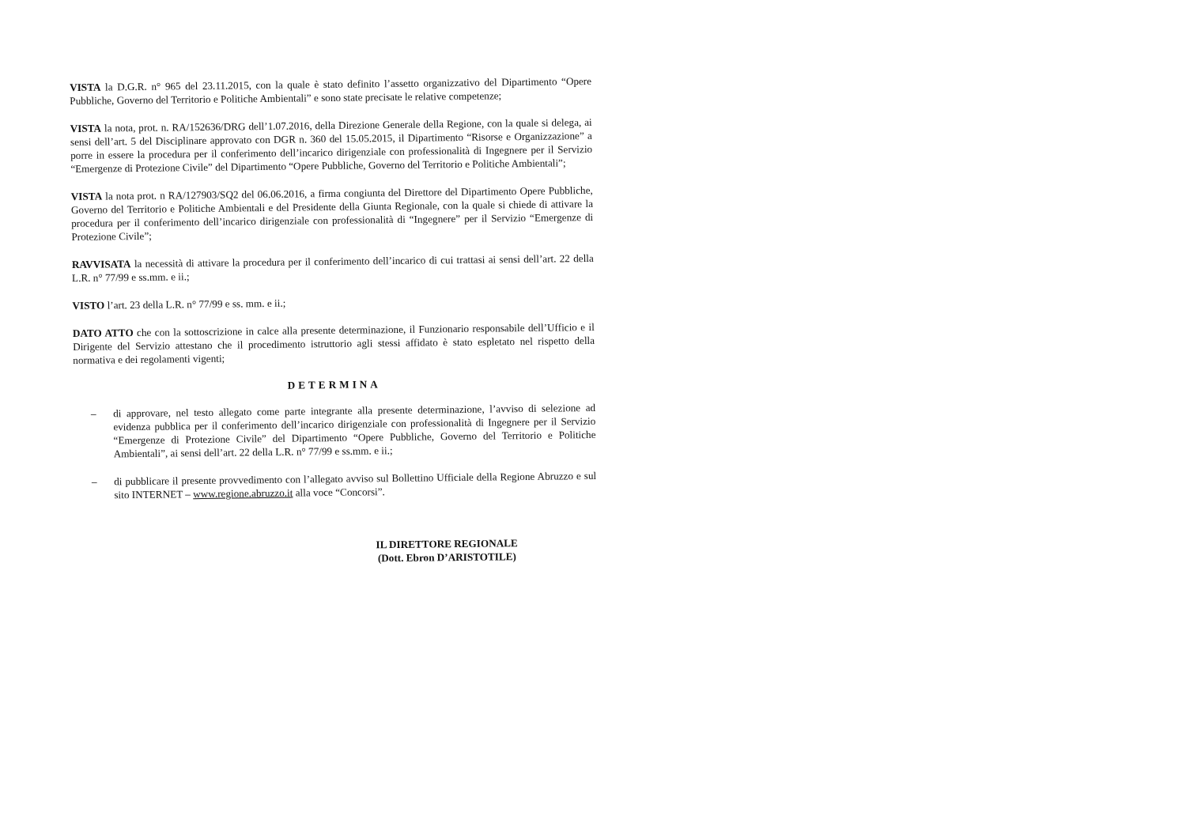VISTA la D.G.R. n° 965 del 23.11.2015, con la quale è stato definito l’assetto organizzativo del Dipartimento “Opere Pubbliche, Governo del Territorio e Politiche Ambientali” e sono state precisate le relative competenze;
VISTA la nota, prot. n. RA/152636/DRG dell’1.07.2016, della Direzione Generale della Regione, con la quale si delega, ai sensi dell’art. 5 del Disciplinare approvato con DGR n. 360 del 15.05.2015, il Dipartimento “Risorse e Organizzazione” a porre in essere la procedura per il conferimento dell’incarico dirigenziale con professionalità di Ingegnere per il Servizio “Emergenze di Protezione Civile” del Dipartimento “Opere Pubbliche, Governo del Territorio e Politiche Ambientali”;
VISTA la nota prot. n RA/127903/SQ2 del 06.06.2016, a firma congiunta del Direttore del Dipartimento Opere Pubbliche, Governo del Territorio e Politiche Ambientali e del Presidente della Giunta Regionale, con la quale si chiede di attivare la procedura per il conferimento dell’incarico dirigenziale con professionalità di “Ingegnere” per il Servizio “Emergenze di Protezione Civile”;
RAVVISATA la necessità di attivare la procedura per il conferimento dell’incarico di cui trattasi ai sensi dell’art. 22 della L.R. n° 77/99 e ss.mm. e ii.;
VISTO l’art. 23 della L.R. n° 77/99 e ss. mm. e ii.;
DATO ATTO che con la sottoscrizione in calce alla presente determinazione, il Funzionario responsabile dell’Ufficio e il Dirigente del Servizio attestano che il procedimento istruttorio agli stessi affidato è stato espletato nel rispetto della normativa e dei regolamenti vigenti;
DETERMINA
– di approvare, nel testo allegato come parte integrante alla presente determinazione, l’avviso di selezione ad evidenza pubblica per il conferimento dell’incarico dirigenziale con professionalità di Ingegnere per il Servizio “Emergenze di Protezione Civile” del Dipartimento “Opere Pubbliche, Governo del Territorio e Politiche Ambientali”, ai sensi dell’art. 22 della L.R. n° 77/99 e ss.mm. e ii.;
– di pubblicare il presente provvedimento con l’allegato avviso sul Bollettino Ufficiale della Regione Abruzzo e sul sito INTERNET – www.regione.abruzzo.it alla voce “Concorsi”.
IL DIRETTORE REGIONALE
(Dott. Ebron D’ARISTOTILE)